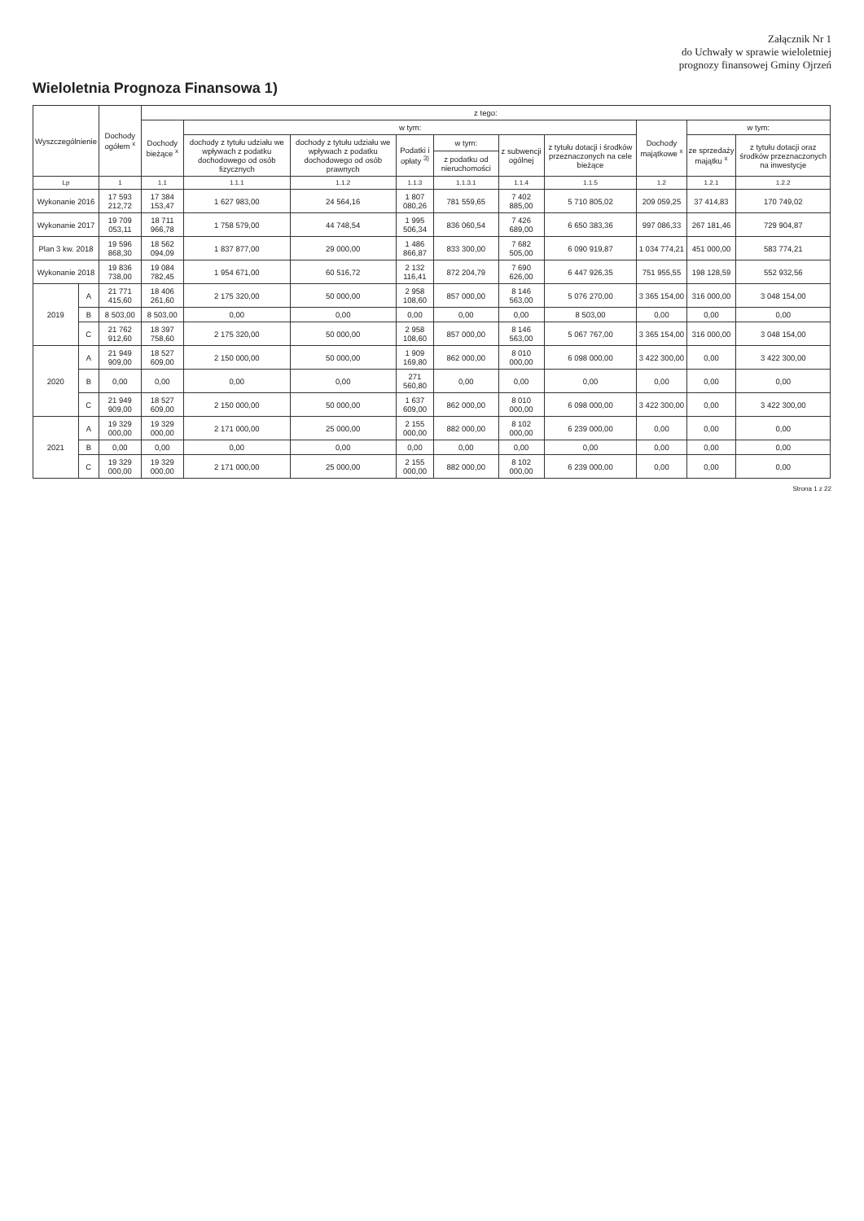Załącznik Nr 1
do Uchwały w sprawie wieloletniej
prognozy finansowej Gminy Ojrzeń
Wieloletnia Prognoza Finansowa 1)
| Wyszczególnienie | | Dochody ogółem <sup>x</sup> | z tego: | | | | | | | | | |
| --- | --- | --- | --- | --- | --- | --- | --- | --- | --- | --- | --- | --- |
| | | | Dochody bieżące <sup>x</sup> | w tym: | | | | | | Dochody majątkowe <sup>x</sup> | w tym: | |
| | | | | dochody z tytułu udziału we wpływach z podatku dochodowego od osób fizycznych | dochody z tytułu udziału we wpływach z podatku dochodowego od osób prawnych | Podatki i opłaty <sup>3)</sup> | w tym: | z subwencji ogólnej | z tytułu dotacji i środków przeznaczonych na cele bieżące | | ze sprzedaży majątku <sup>x</sup> | z tytułu dotacji oraz środków przeznaczonych na inwestycje |
| | | | | | | | z podatku od nieruchomości | | | | | |
| Lp | | 1 | 1.1 | 1.1.1 | 1.1.2 | 1.1.3 | 1.1.3.1 | 1.1.4 | 1.1.5 | 1.2 | 1.2.1 | 1.2.2 |
| Wykonanie 2016 | | 17 593 212,72 | 17 384 153,47 | 1 627 983,00 | 24 564,16 | 1 807 080,26 | 781 559,65 | 7 402 885,00 | 5 710 805,02 | 209 059,25 | 37 414,83 | 170 749,02 |
| Wykonanie 2017 | | 19 709 053,11 | 18 711 966,78 | 1 758 579,00 | 44 748,54 | 1 995 506,34 | 836 060,54 | 7 426 689,00 | 6 650 383,36 | 997 086,33 | 267 181,46 | 729 904,87 |
| Plan 3 kw. 2018 | | 19 596 868,30 | 18 562 094,09 | 1 837 877,00 | 29 000,00 | 1 486 866,87 | 833 300,00 | 7 682 505,00 | 6 090 919,87 | 1 034 774,21 | 451 000,00 | 583 774,21 |
| Wykonanie 2018 | | 19 836 738,00 | 19 084 782,45 | 1 954 671,00 | 60 516,72 | 2 132 116,41 | 872 204,79 | 7 690 626,00 | 6 447 926,35 | 751 955,55 | 198 128,59 | 552 932,56 |
| 2019 | A | 21 771 415,60 | 18 406 261,60 | 2 175 320,00 | 50 000,00 | 2 958 108,60 | 857 000,00 | 8 146 563,00 | 5 076 270,00 | 3 365 154,00 | 316 000,00 | 3 048 154,00 |
| | B | 8 503,00 | 8 503,00 | 0,00 | 0,00 | 0,00 | 0,00 | 0,00 | 8 503,00 | 0,00 | 0,00 | 0,00 |
| | C | 21 762 912,60 | 18 397 758,60 | 2 175 320,00 | 50 000,00 | 2 958 108,60 | 857 000,00 | 8 146 563,00 | 5 067 767,00 | 3 365 154,00 | 316 000,00 | 3 048 154,00 |
| 2020 | A | 21 949 909,00 | 18 527 609,00 | 2 150 000,00 | 50 000,00 | 1 909 169,80 | 862 000,00 | 8 010 000,00 | 6 098 000,00 | 3 422 300,00 | 0,00 | 3 422 300,00 |
| | B | 0,00 | 0,00 | 0,00 | 0,00 | 271 560,80 | 0,00 | 0,00 | 0,00 | 0,00 | 0,00 | 0,00 |
| | C | 21 949 909,00 | 18 527 609,00 | 2 150 000,00 | 50 000,00 | 1 637 609,00 | 862 000,00 | 8 010 000,00 | 6 098 000,00 | 3 422 300,00 | 0,00 | 3 422 300,00 |
| 2021 | A | 19 329 000,00 | 19 329 000,00 | 2 171 000,00 | 25 000,00 | 2 155 000,00 | 882 000,00 | 8 102 000,00 | 6 239 000,00 | 0,00 | 0,00 | 0,00 |
| | B | 0,00 | 0,00 | 0,00 | 0,00 | 0,00 | 0,00 | 0,00 | 0,00 | 0,00 | 0,00 | 0,00 |
| | C | 19 329 000,00 | 19 329 000,00 | 2 171 000,00 | 25 000,00 | 2 155 000,00 | 882 000,00 | 8 102 000,00 | 6 239 000,00 | 0,00 | 0,00 | 0,00 |
Strona 1 z 22